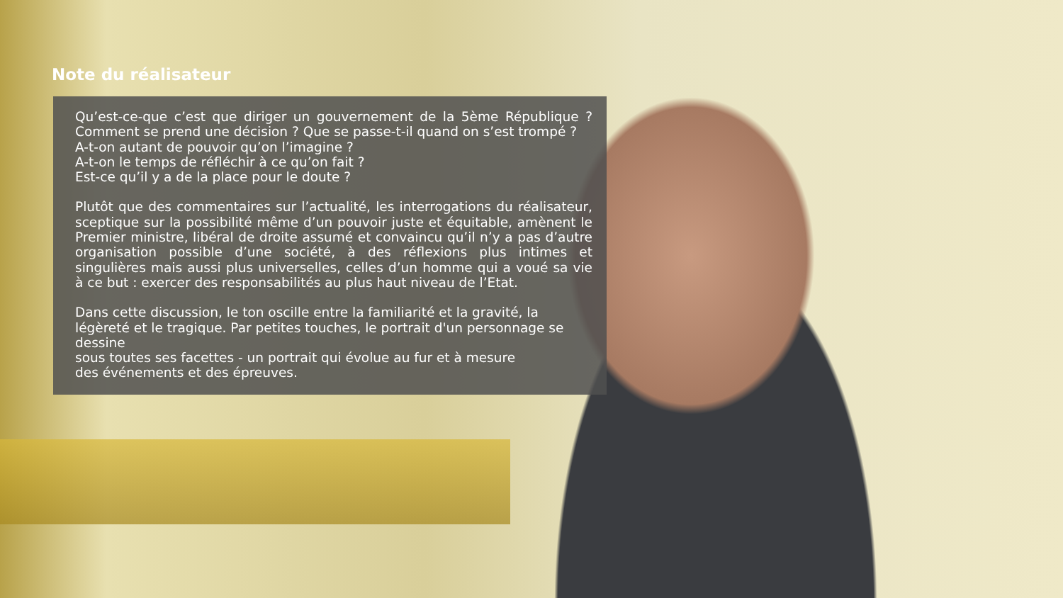Note du réalisateur
Qu’est-ce-que c’est que diriger un gouvernement de la 5ème République ? Comment se prend une décision ? Que se passe-t-il quand on s’est trompé ?
A-t-on autant de pouvoir qu’on l’imagine ?
A-t-on le temps de réfléchir à ce qu’on fait ?
Est-ce qu’il y a de la place pour le doute ?
Plutôt que des commentaires sur l’actualité, les interrogations du réalisateur, sceptique sur la possibilité même d’un pouvoir juste et équitable, amènent le Premier ministre, libéral de droite assumé et convaincu qu’il n’y a pas d’autre organisation possible d’une société, à des réflexions plus intimes et singulières mais aussi plus universelles, celles d’un homme qui a voué sa vie à ce but : exercer des responsabilités au plus haut niveau de l’Etat.
Dans cette discussion, le ton oscille entre la familiarité et la gravité, la légèreté et le tragique. Par petites touches, le portrait d'un personnage se dessine
sous toutes ses facettes - un portrait qui évolue au fur et à mesure
des événements et des épreuves.